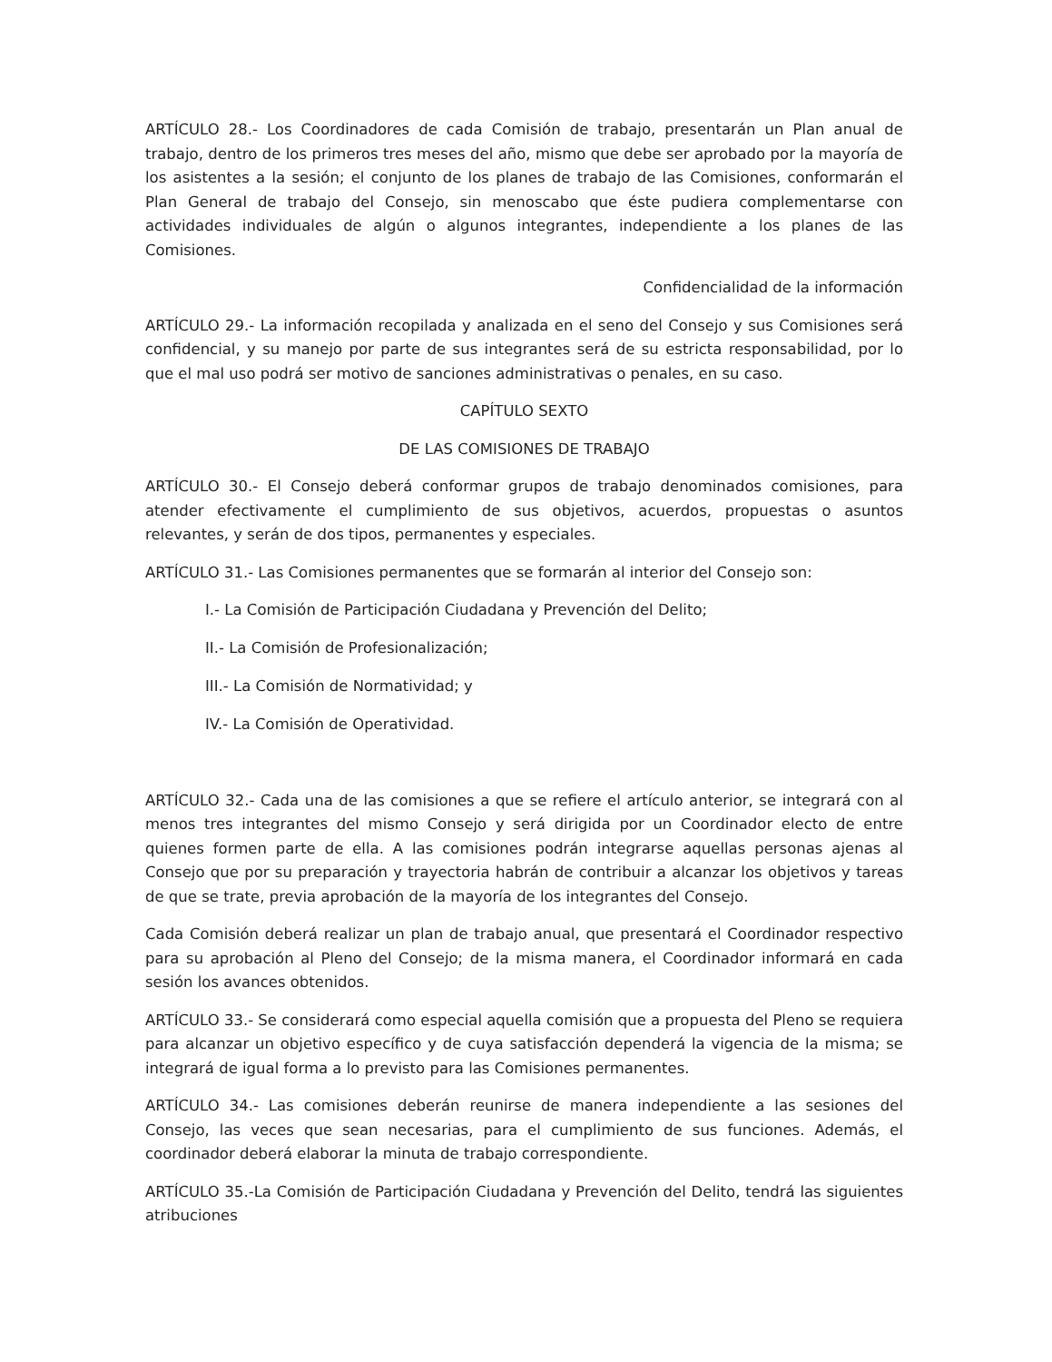ARTÍCULO 28.- Los Coordinadores de cada Comisión de trabajo, presentarán un Plan anual de trabajo, dentro de los primeros tres meses del año, mismo que debe ser aprobado por la mayoría de los asistentes a la sesión; el conjunto de los planes de trabajo de las Comisiones, conformarán el Plan General de trabajo del Consejo, sin menoscabo que éste pudiera complementarse con actividades individuales de algún o algunos integrantes, independiente a los planes de las Comisiones.
Confidencialidad de la información
ARTÍCULO 29.- La información recopilada y analizada en el seno del Consejo y sus Comisiones será confidencial, y su manejo por parte de sus integrantes será de su estricta responsabilidad, por lo que el mal uso podrá ser motivo de sanciones administrativas o penales, en su caso.
CAPÍTULO SEXTO
DE LAS COMISIONES DE TRABAJO
ARTÍCULO 30.- El Consejo deberá conformar grupos de trabajo denominados comisiones, para atender efectivamente el cumplimiento de sus objetivos, acuerdos, propuestas o asuntos relevantes, y serán de dos tipos, permanentes y especiales.
ARTÍCULO 31.- Las Comisiones permanentes que se formarán al interior del Consejo son:
I.- La Comisión de Participación Ciudadana y Prevención del Delito;
II.- La Comisión de Profesionalización;
III.- La Comisión de Normatividad; y
IV.- La Comisión de Operatividad.
ARTÍCULO 32.- Cada una de las comisiones a que se refiere el artículo anterior, se integrará con al menos tres integrantes del mismo Consejo y será dirigida por un Coordinador electo de entre quienes formen parte de ella. A las comisiones podrán integrarse aquellas personas ajenas al Consejo que por su preparación y trayectoria habrán de contribuir a alcanzar los objetivos y tareas de que se trate, previa aprobación de la mayoría de los integrantes del Consejo.
Cada Comisión deberá realizar un plan de trabajo anual, que presentará el Coordinador respectivo para su aprobación al Pleno del Consejo; de la misma manera, el Coordinador informará en cada sesión los avances obtenidos.
ARTÍCULO 33.- Se considerará como especial aquella comisión que a propuesta del Pleno se requiera para alcanzar un objetivo específico y de cuya satisfacción dependerá la vigencia de la misma; se integrará de igual forma a lo previsto para las Comisiones permanentes.
ARTÍCULO 34.- Las comisiones deberán reunirse de manera independiente a las sesiones del Consejo, las veces que sean necesarias, para el cumplimiento de sus funciones. Además, el coordinador deberá elaborar la minuta de trabajo correspondiente.
ARTÍCULO 35.-La Comisión de Participación Ciudadana y Prevención del Delito, tendrá las siguientes atribuciones